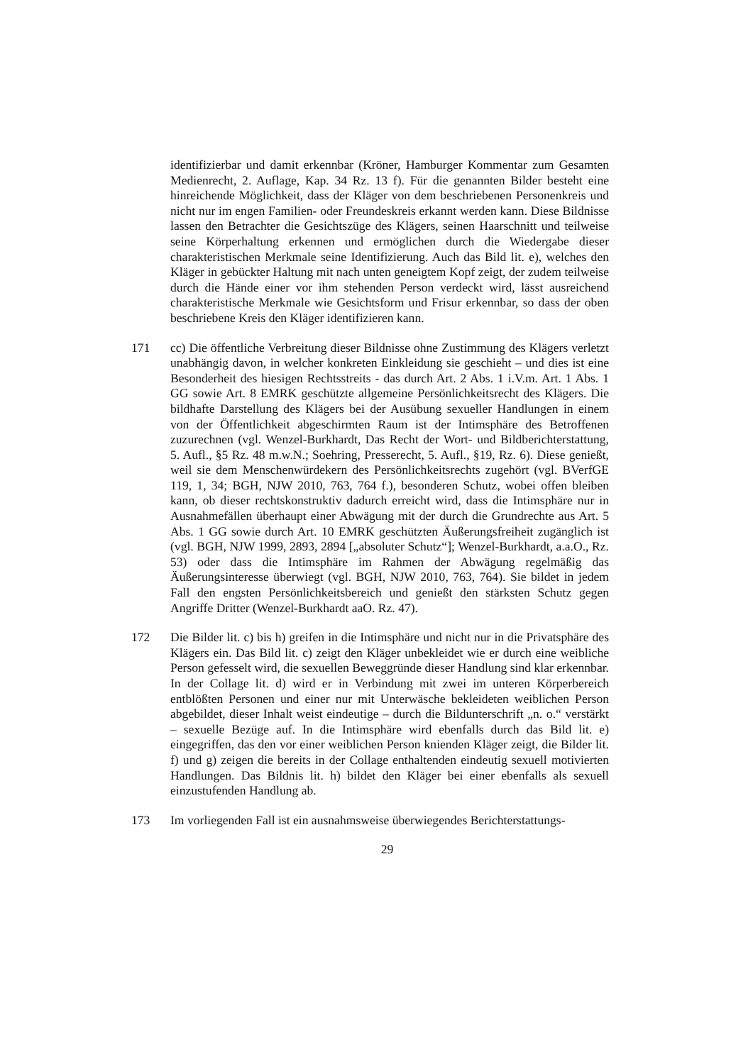identifizierbar und damit erkennbar (Kröner, Hamburger Kommentar zum Gesamten Medienrecht, 2. Auflage, Kap. 34 Rz. 13 f). Für die genannten Bilder besteht eine hinreichende Möglichkeit, dass der Kläger von dem beschriebenen Personenkreis und nicht nur im engen Familien- oder Freundeskreis erkannt werden kann. Diese Bildnisse lassen den Betrachter die Gesichtszüge des Klägers, seinen Haarschnitt und teilweise seine Körperhaltung erkennen und ermöglichen durch die Wiedergabe dieser charakteristischen Merkmale seine Identifizierung. Auch das Bild lit. e), welches den Kläger in gebückter Haltung mit nach unten geneigtem Kopf zeigt, der zudem teilweise durch die Hände einer vor ihm stehenden Person verdeckt wird, lässt ausreichend charakteristische Merkmale wie Gesichtsform und Frisur erkennbar, so dass der oben beschriebene Kreis den Kläger identifizieren kann.
171 cc) Die öffentliche Verbreitung dieser Bildnisse ohne Zustimmung des Klägers verletzt unabhängig davon, in welcher konkreten Einkleidung sie geschieht – und dies ist eine Besonderheit des hiesigen Rechtsstreits - das durch Art. 2 Abs. 1 i.V.m. Art. 1 Abs. 1 GG sowie Art. 8 EMRK geschützte allgemeine Persönlichkeitsrecht des Klägers. Die bildhafte Darstellung des Klägers bei der Ausübung sexueller Handlungen in einem von der Öffentlichkeit abgeschirmten Raum ist der Intimsphäre des Betroffenen zuzurechnen (vgl. Wenzel-Burkhardt, Das Recht der Wort- und Bildberichterstattung, 5. Aufl., §5 Rz. 48 m.w.N.; Soehring, Presserecht, 5. Aufl., §19, Rz. 6). Diese genießt, weil sie dem Menschenwürdekern des Persönlichkeitsrechts zugehört (vgl. BVerfGE 119, 1, 34; BGH, NJW 2010, 763, 764 f.), besonderen Schutz, wobei offen bleiben kann, ob dieser rechtskonstruktiv dadurch erreicht wird, dass die Intimsphäre nur in Ausnahmefällen überhaupt einer Abwägung mit der durch die Grundrechte aus Art. 5 Abs. 1 GG sowie durch Art. 10 EMRK geschützten Äußerungsfreiheit zugänglich ist (vgl. BGH, NJW 1999, 2893, 2894 [„absoluter Schutz“]; Wenzel-Burkhardt, a.a.O., Rz. 53) oder dass die Intimsphäre im Rahmen der Abwägung regelmäßig das Äußerungsinteresse überwiegt (vgl. BGH, NJW 2010, 763, 764). Sie bildet in jedem Fall den engsten Persönlichkeitsbereich und genießt den stärksten Schutz gegen Angriffe Dritter (Wenzel-Burkhardt aaO. Rz. 47).
172 Die Bilder lit. c) bis h) greifen in die Intimsphäre und nicht nur in die Privatsphäre des Klägers ein. Das Bild lit. c) zeigt den Kläger unbekleidet wie er durch eine weibliche Person gefesselt wird, die sexuellen Beweggründe dieser Handlung sind klar erkennbar. In der Collage lit. d) wird er in Verbindung mit zwei im unteren Körperbereich entblößten Personen und einer nur mit Unterwäsche bekleideten weiblichen Person abgebildet, dieser Inhalt weist eindeutige – durch die Bildunterschrift „n. o.“ verstärkt – sexuelle Bezüge auf. In die Intimsphäre wird ebenfalls durch das Bild lit. e) eingegriffen, das den vor einer weiblichen Person knienden Kläger zeigt, die Bilder lit. f) und g) zeigen die bereits in der Collage enthaltenden eindeutig sexuell motivierten Handlungen. Das Bildnis lit. h) bildet den Kläger bei einer ebenfalls als sexuell einzustufenden Handlung ab.
173 Im vorliegenden Fall ist ein ausnahmsweise überwiegendes Berichterstattungs-
29